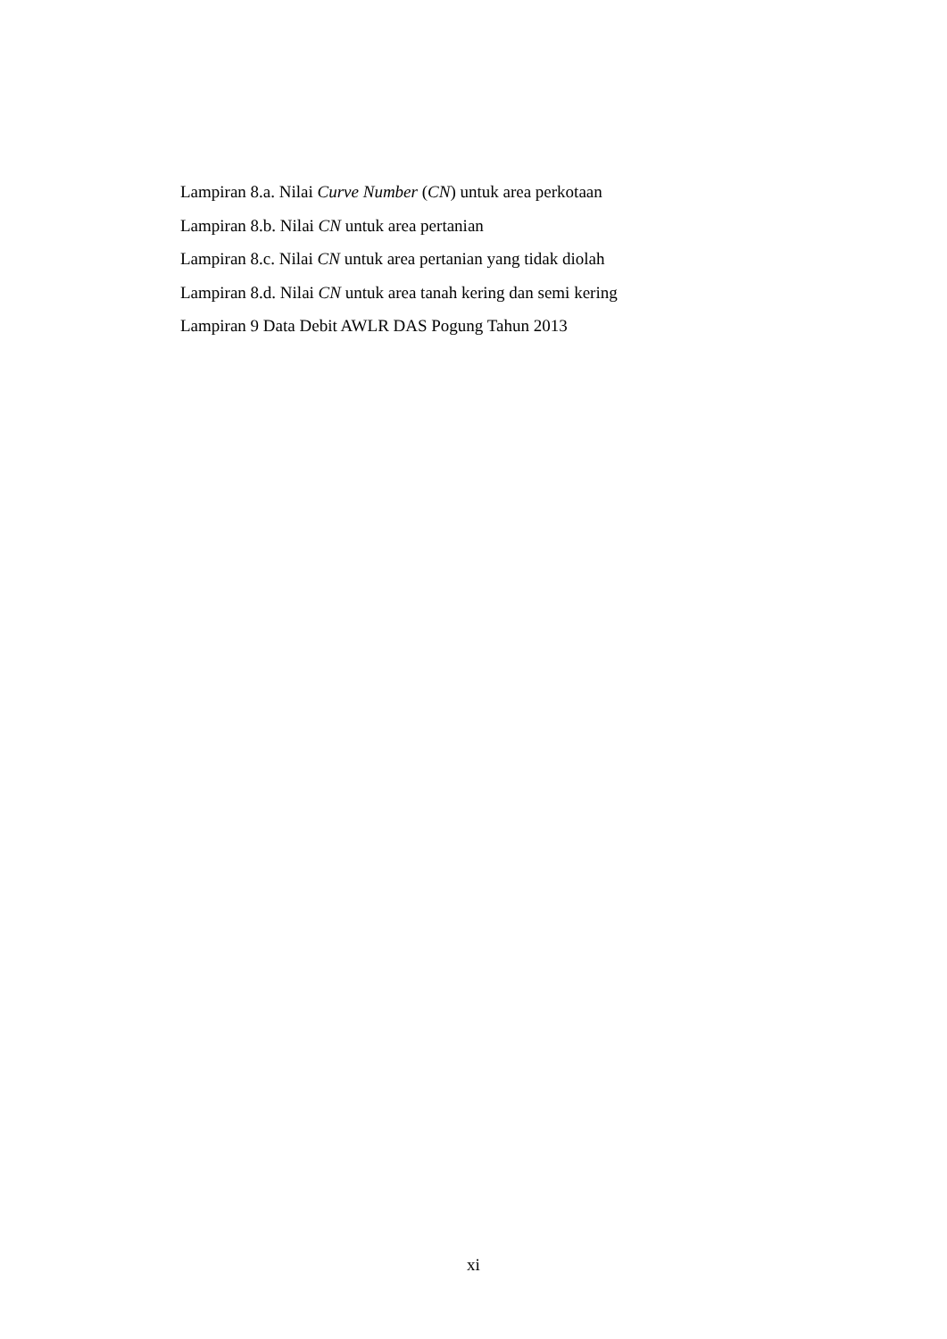Lampiran 8.a. Nilai Curve Number (CN) untuk area perkotaan
Lampiran 8.b. Nilai CN untuk area pertanian
Lampiran 8.c. Nilai CN untuk area pertanian yang tidak diolah
Lampiran 8.d. Nilai CN untuk area tanah kering dan semi kering
Lampiran 9 Data Debit AWLR DAS Pogung Tahun 2013
xi